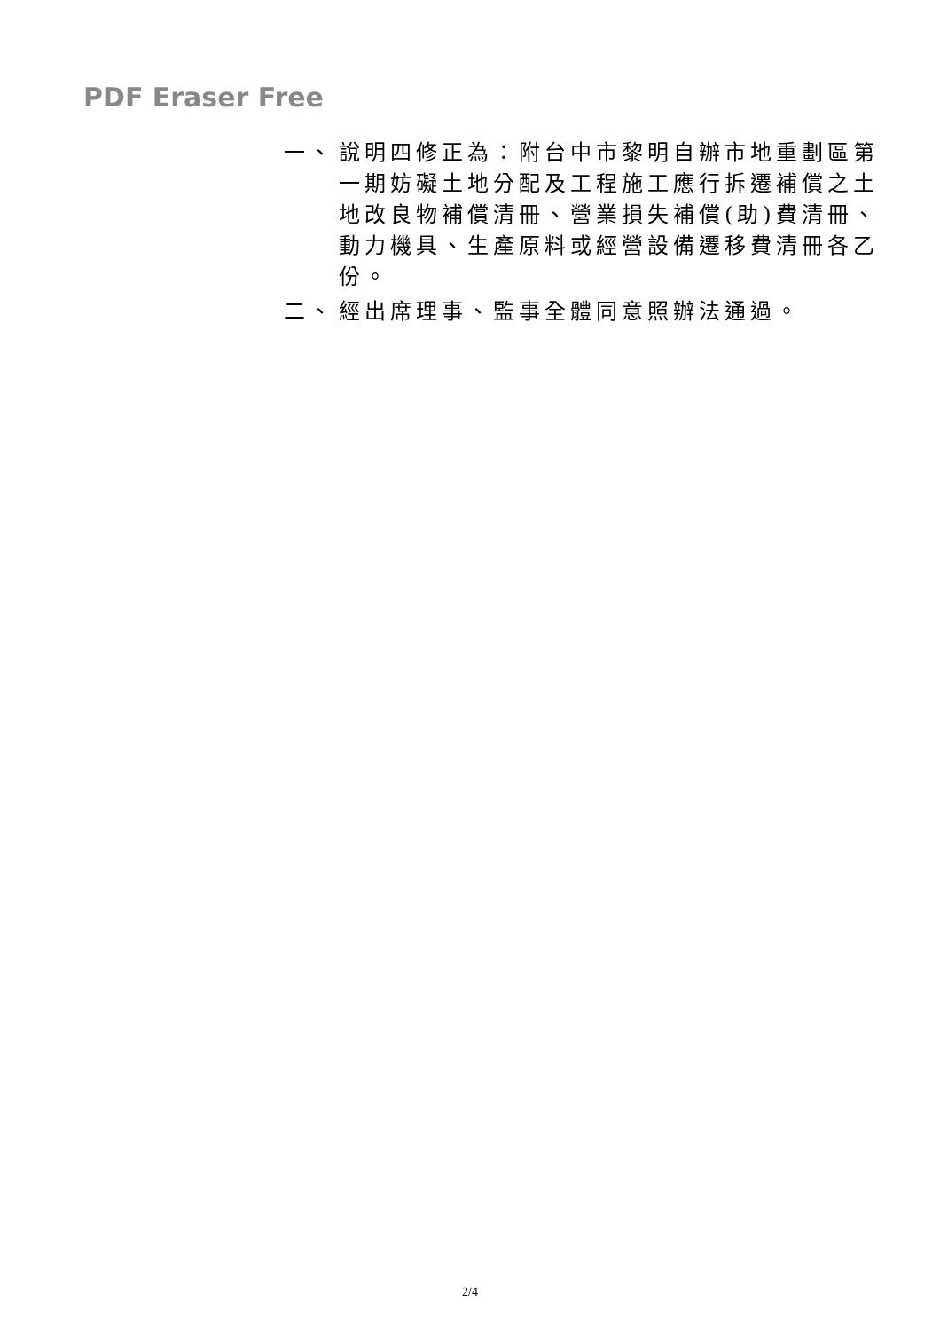PDF Eraser Free
一、 說明四修正為：附台中市黎明自辦市地重劃區第一期妨礙土地分配及工程施工應行拆遷補償之土地改良物補償清冊、營業損失補償(助)費清冊、動力機具、生產原料或經營設備遷移費清冊各乙份。
二、 經出席理事、監事全體同意照辦法通過。
2/4